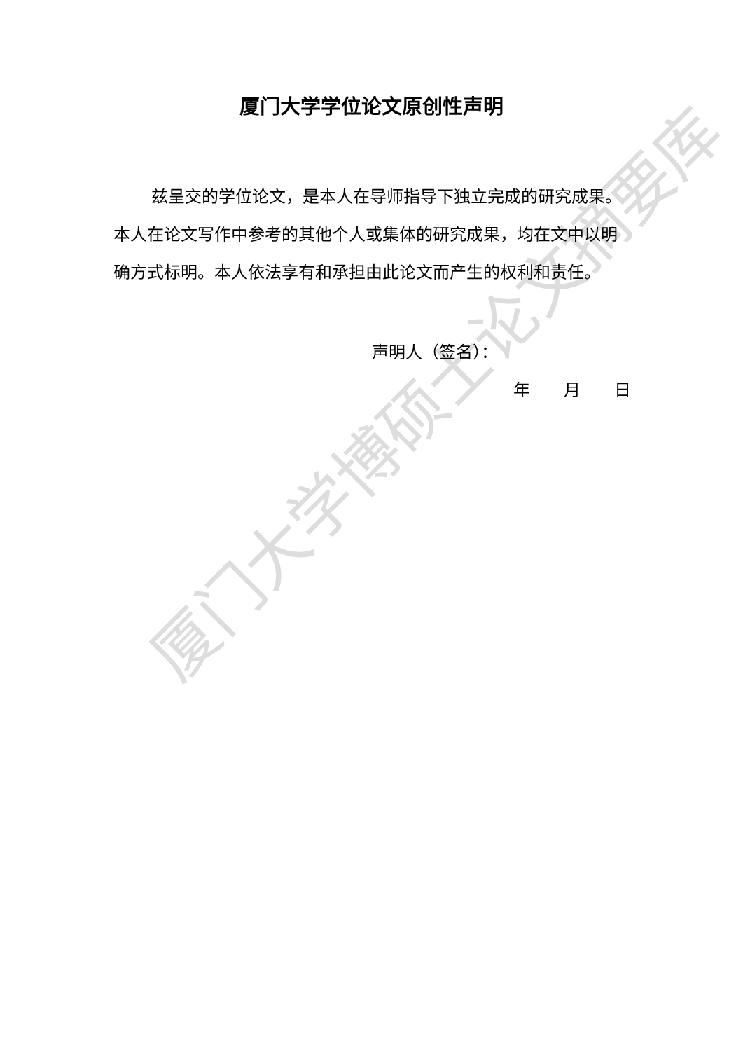厦门大学博硕士论文摘要库
厦门大学学位论文原创性声明
兹呈交的学位论文，是本人在导师指导下独立完成的研究成果。本人在论文写作中参考的其他个人或集体的研究成果，均在文中以明确方式标明。本人依法享有和承担由此论文而产生的权利和责任。
声明人（签名）：
年  月  日